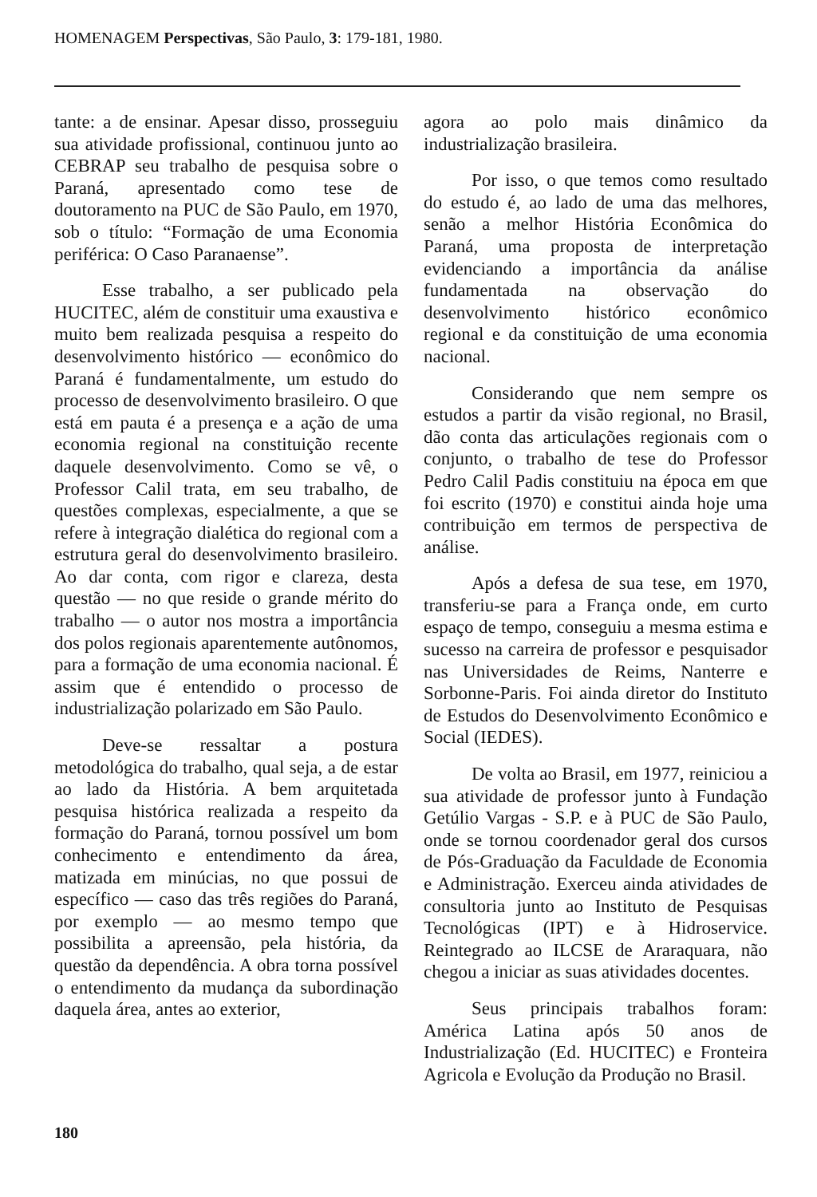HOMENAGEM Perspectivas, São Paulo, 3: 179-181, 1980.
tante: a de ensinar. Apesar disso, prosseguiu sua atividade profissional, continuou junto ao CEBRAP seu trabalho de pesquisa sobre o Paraná, apresentado como tese de doutoramento na PUC de São Paulo, em 1970, sob o título: “Formação de uma Economia periférica: O Caso Paranaense”.
Esse trabalho, a ser publicado pela HUCITEC, além de constituir uma exaustiva e muito bem realizada pesquisa a respeito do desenvolvimento histórico — econômico do Paraná é fundamentalmente, um estudo do processo de desenvolvimento brasileiro. O que está em pauta é a presença e a ação de uma economia regional na constituição recente daquele desenvolvimento. Como se vê, o Professor Calil trata, em seu trabalho, de questões complexas, especialmente, a que se refere à integração dialética do regional com a estrutura geral do desenvolvimento brasileiro. Ao dar conta, com rigor e clareza, desta questão — no que reside o grande mérito do trabalho — o autor nos mostra a importância dos polos regionais aparentemente autônomos, para a formação de uma economia nacional. É assim que é entendido o processo de industrialização polarizado em São Paulo.
Deve-se ressaltar a postura metodológica do trabalho, qual seja, a de estar ao lado da História. A bem arquitetada pesquisa histórica realizada a respeito da formação do Paraná, tornou possível um bom conhecimento e entendimento da área, matizada em minúcias, no que possui de específico — caso das três regiões do Paraná, por exemplo — ao mesmo tempo que possibilita a apreensão, pela história, da questão da dependência. A obra torna possível o entendimento da mudança da subordinação daquela área, antes ao exterior,
agora ao polo mais dinâmico da industrialização brasileira.
Por isso, o que temos como resultado do estudo é, ao lado de uma das melhores, senão a melhor História Econômica do Paraná, uma proposta de interpretação evidenciando a importância da análise fundamentada na observação do desenvolvimento histórico econômico regional e da constituição de uma economia nacional.
Considerando que nem sempre os estudos a partir da visão regional, no Brasil, dão conta das articulações regionais com o conjunto, o trabalho de tese do Professor Pedro Calil Padis constituiu na época em que foi escrito (1970) e constitui ainda hoje uma contribuição em termos de perspectiva de análise.
Após a defesa de sua tese, em 1970, transferiu-se para a França onde, em curto espaço de tempo, conseguiu a mesma estima e sucesso na carreira de professor e pesquisador nas Universidades de Reims, Nanterre e Sorbonne-Paris. Foi ainda diretor do Instituto de Estudos do Desenvolvimento Econômico e Social (IEDES).
De volta ao Brasil, em 1977, reiniciou a sua atividade de professor junto à Fundação Getúlio Vargas - S.P. e à PUC de São Paulo, onde se tornou coordenador geral dos cursos de Pós-Graduação da Faculdade de Economia e Administração. Exerceu ainda atividades de consultoria junto ao Instituto de Pesquisas Tecnológicas (IPT) e à Hidroservice. Reintegrado ao ILCSE de Araraquara, não chegou a iniciar as suas atividades docentes.
Seus principais trabalhos foram: América Latina após 50 anos de Industrialização (Ed. HUCITEC) e Fronteira Agricola e Evolução da Produção no Brasil.
180